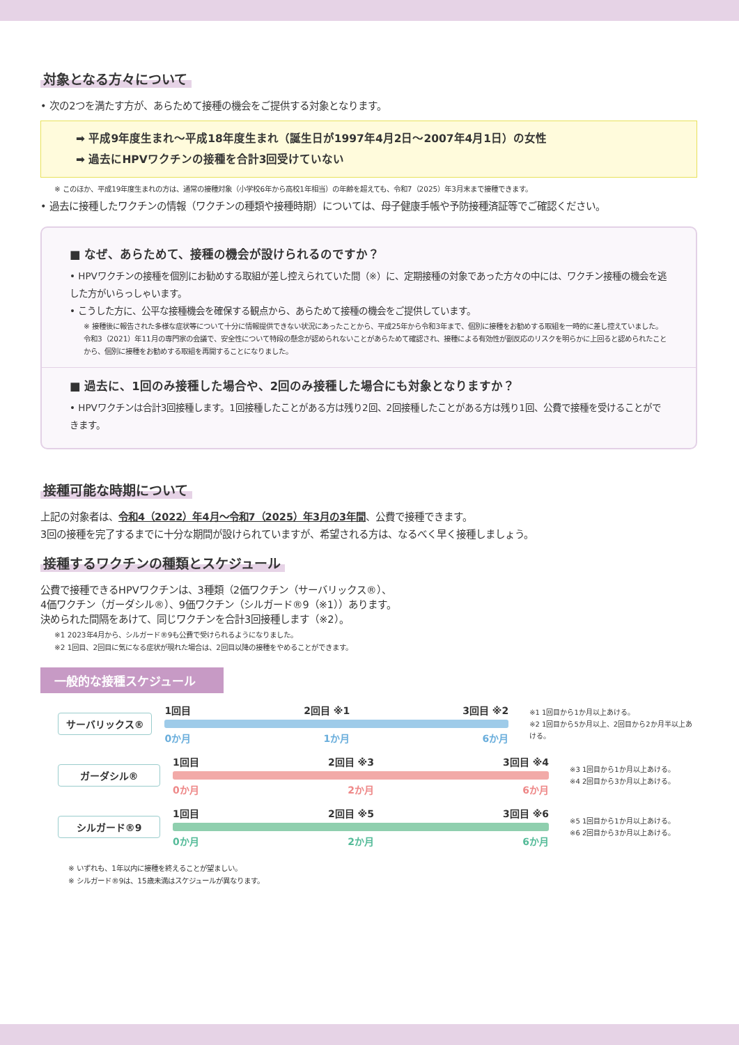対象となる方々について
• 次の2つを満たす方が、あらためて接種の機会をご提供する対象となります。
➡ 平成9年度生まれ～平成18年度生まれ（誕生日が1997年4月2日～2007年4月1日）の女性
➡ 過去にHPVワクチンの接種を合計3回受けていない
※ このほか、平成19年度生まれの方は、通常の接種対象（小学校6年から高校1年相当）の年齢を超えても、令和7（2025）年3月末まで接種できます。
• 過去に接種したワクチンの情報（ワクチンの種類や接種時期）については、母子健康手帳や予防接種済証等でご確認ください。
■ なぜ、あらためて、接種の機会が設けられるのですか？
• HPVワクチンの接種を個別にお勧めする取組が差し控えられていた間（※）に、定期接種の対象であった方々の中には、ワクチン接種の機会を逃した方がいらっしゃいます。
• こうした方に、公平な接種機会を確保する観点から、あらためて接種の機会をご提供しています。
※ 接種後に報告された多様な症状等について十分に情報提供できない状況にあったことから、平成25年から令和3年まで、個別に接種をお勧めする取組を一時的に差し控えていました。
令和3（2021）年11月の専門家の会議で、安全性について特段の懸念が認められないことがあらためて確認され、接種による有効性が副反応のリスクを明らかに上回ると認められたことから、個別に接種をお勧めする取組を再開することになりました。
■ 過去に、1回のみ接種した場合や、2回のみ接種した場合にも対象となりますか？
• HPVワクチンは合計3回接種します。1回接種したことがある方は残り2回、2回接種したことがある方は残り1回、公費で接種を受けることができます。
接種可能な時期について
上記の対象者は、令和4（2022）年4月～令和7（2025）年3月の3年間、公費で接種できます。
3回の接種を完了するまでに十分な期間が設けられていますが、希望される方は、なるべく早く接種しましょう。
接種するワクチンの種類とスケジュール
公費で接種できるHPVワクチンは、3種類（2価ワクチン（サーバリックス®）、
4価ワクチン（ガーダシル®）、9価ワクチン（シルガード®9（※1））あります。
決められた間隔をあけて、同じワクチンを合計3回接種します（※2）。
※1 2023年4月から、シルガード®9も公費で受けられるようになりました。
※2 1回目、2回目に気になる症状が現れた場合は、2回目以降の接種をやめることができます。
一般的な接種スケジュール
サーバリックス®
1回目 2回目 ※1 3回目 ※2
0か月 1か月 6か月
※1 1回目から1か月以上あける。
※2 1回目から5か月以上、2回目から2か月半以上あける。
ガーダシル®
1回目 2回目 ※3 3回目 ※4
0か月 2か月 6か月
※3 1回目から1か月以上あける。
※4 2回目から3か月以上あける。
シルガード®9
1回目 2回目 ※5 3回目 ※6
0か月 2か月 6か月
※5 1回目から1か月以上あける。
※6 2回目から3か月以上あける。
※ いずれも、1年以内に接種を終えることが望ましい。
※ シルガード®9は、15歳未満はスケジュールが異なります。